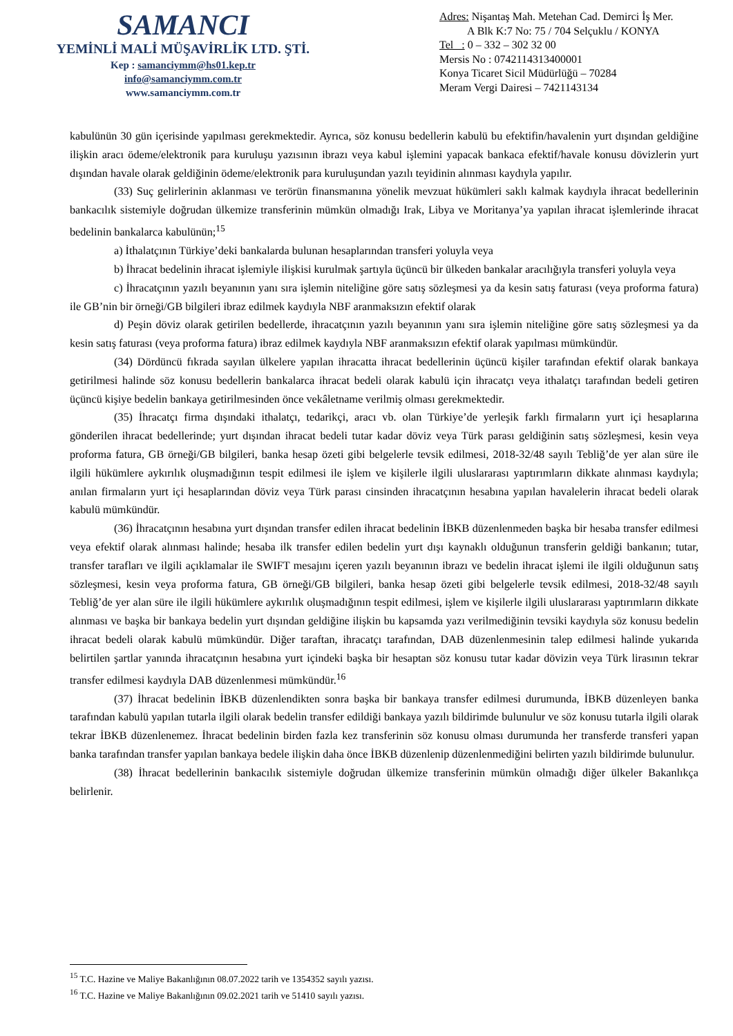SAMANCI
YEMİNLİ MALİ MÜŞAVİRLİK LTD. ŞTİ.
Kep : samanciymm@hs01.kep.tr
info@samanciymm.com.tr
www.samanciymm.com.tr
Adres: Nişantaş Mah. Metehan Cad. Demirci İş Mer.
A Blk K:7 No: 75 / 704 Selçuklu / KONYA
Tel : 0 – 332 – 302 32 00
Mersis No : 0742114313400001
Konya Ticaret Sicil Müdürlüğü – 70284
Meram Vergi Dairesi – 7421143134
kabulünün 30 gün içerisinde yapılması gerekmektedir. Ayrıca, söz konusu bedellerin kabulü bu efektifin/havalenin yurt dışından geldiğine ilişkin aracı ödeme/elektronik para kuruluşu yazısının ibrazı veya kabul işlemini yapacak bankaca efektif/havale konusu dövizlerin yurt dışından havale olarak geldiğinin ödeme/elektronik para kuruluşundan yazılı teyidinin alınması kaydıyla yapılır.
(33) Suç gelirlerinin aklanması ve terörün finansmanına yönelik mevzuat hükümleri saklı kalmak kaydıyla ihracat bedellerinin bankacılık sistemiyle doğrudan ülkemize transferinin mümkün olmadığı Irak, Libya ve Moritanya’ya yapılan ihracat işlemlerinde ihracat bedelinin bankalarca kabulünün;<sup>15</sup>
a) İthalatçının Türkiye’deki bankalarda bulunan hesaplarından transferi yoluyla veya
b) İhracat bedelinin ihracat işlemiyle ilişkisi kurulmak şartıyla üçüncü bir ülkeden bankalar aracılığıyla transferi yoluyla veya
c) İhracatçının yazılı beyanının yanı sıra işlemin niteliğine göre satış sözleşmesi ya da kesin satış faturası (veya proforma fatura) ile GB’nin bir örneği/GB bilgileri ibraz edilmek kaydıyla NBF aranmaksızın efektif olarak
d) Peşin döviz olarak getirilen bedellerde, ihracatçının yazılı beyanının yanı sıra işlemin niteliğine göre satış sözleşmesi ya da kesin satış faturası (veya proforma fatura) ibraz edilmek kaydıyla NBF aranmaksızın efektif olarak yapılması mümkündür.
(34) Dördüncü fıkrada sayılan ülkelere yapılan ihracatta ihracat bedellerinin üçüncü kişiler tarafından efektif olarak bankaya getirilmesi halinde söz konusu bedellerin bankalarca ihracat bedeli olarak kabulü için ihracatçı veya ithalatçı tarafından bedeli getiren üçüncü kişiye bedelin bankaya getirilmesinden önce vekâletname verilmiş olması gerekmektedir.
(35) İhracatçı firma dışındaki ithalatçı, tedarikçi, aracı vb. olan Türkiye’de yerleşik farklı firmaların yurt içi hesaplarına gönderilen ihracat bedellerinde; yurt dışından ihracat bedeli tutar kadar döviz veya Türk parası geldiğinin satış sözleşmesi, kesin veya proforma fatura, GB örneği/GB bilgileri, banka hesap özeti gibi belgelerle tevsik edilmesi, 2018-32/48 sayılı Tebliğ’de yer alan süre ile ilgili hükümlere aykırılık oluşmadığının tespit edilmesi ile işlem ve kişilerle ilgili uluslararası yaptırımların dikkate alınması kaydıyla; anılan firmaların yurt içi hesaplarından döviz veya Türk parası cinsinden ihracatçının hesabına yapılan havalelerin ihracat bedeli olarak kabulü mümkündür.
(36) İhracatçının hesabına yurt dışından transfer edilen ihracat bedelinin İBKB düzenlenmeden başka bir hesaba transfer edilmesi veya efektif olarak alınması halinde; hesaba ilk transfer edilen bedelin yurt dışı kaynaklı olduğunun transferin geldiği bankanın; tutar, transfer tarafları ve ilgili açıklamalar ile SWIFT mesajını içeren yazılı beyanının ibrazı ve bedelin ihracat işlemi ile ilgili olduğunun satış sözleşmesi, kesin veya proforma fatura, GB örneği/GB bilgileri, banka hesap özeti gibi belgelerle tevsik edilmesi, 2018-32/48 sayılı Tebliğ’de yer alan süre ile ilgili hükümlere aykırılık oluşmadığının tespit edilmesi, işlem ve kişilerle ilgili uluslararası yaptırımların dikkate alınması ve başka bir bankaya bedelin yurt dışından geldiğine ilişkin bu kapsamda yazı verilmediğinin tevsiki kaydıyla söz konusu bedelin ihracat bedeli olarak kabulü mümkündür. Diğer taraftan, ihracatçı tarafından, DAB düzenlenmesinin talep edilmesi halinde yukarıda belirtilen şartlar yanında ihracatçının hesabına yurt içindeki başka bir hesaptan söz konusu tutar kadar dövizin veya Türk lirasının tekrar transfer edilmesi kaydıyla DAB düzenlenmesi mümkündür.<sup>16</sup>
(37) İhracat bedelinin İBKB düzenlendikten sonra başka bir bankaya transfer edilmesi durumunda, İBKB düzenleyen banka tarafından kabulü yapılan tutarla ilgili olarak bedelin transfer edildiği bankaya yazılı bildirimde bulunulur ve söz konusu tutarla ilgili olarak tekrar İBKB düzenlenemez. İhracat bedelinin birden fazla kez transferinin söz konusu olması durumunda her transferde transferi yapan banka tarafından transfer yapılan bankaya bedele ilişkin daha önce İBKB düzenlenip düzenlenmediğini belirten yazılı bildirimde bulunulur.
(38) İhracat bedellerinin bankacılık sistemiyle doğrudan ülkemize transferinin mümkün olmadığı diğer ülkeler Bakanlıkça belirlenir.
<sup>15</sup> T.C. Hazine ve Maliye Bakanlığının 08.07.2022 tarih ve 1354352 sayılı yazısı.
<sup>16</sup> T.C. Hazine ve Maliye Bakanlığının 09.02.2021 tarih ve 51410 sayılı yazısı.